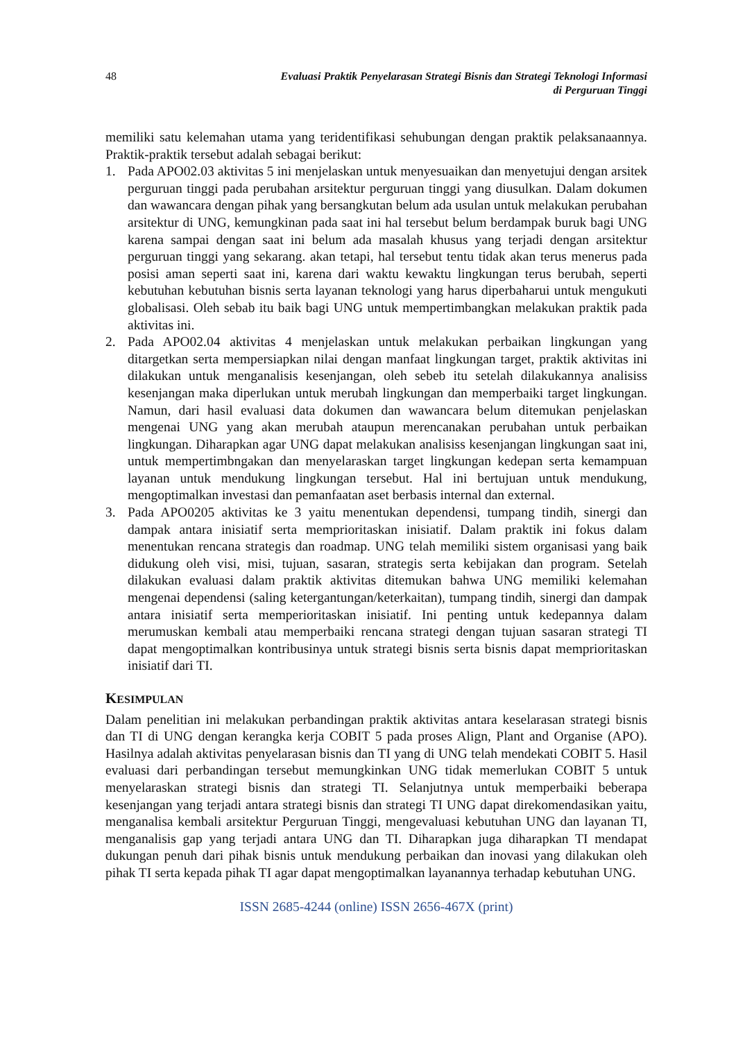48 Evaluasi Praktik Penyelarasan Strategi Bisnis dan Strategi Teknologi Informasi
di Perguruan Tinggi
memiliki satu kelemahan utama yang teridentifikasi sehubungan dengan praktik pelaksanaannya. Praktik-praktik tersebut adalah sebagai berikut:
1. Pada APO02.03 aktivitas 5 ini menjelaskan untuk menyesuaikan dan menyetujui dengan arsitek perguruan tinggi pada perubahan arsitektur perguruan tinggi yang diusulkan. Dalam dokumen dan wawancara dengan pihak yang bersangkutan belum ada usulan untuk melakukan perubahan arsitektur di UNG, kemungkinan pada saat ini hal tersebut belum berdampak buruk bagi UNG karena sampai dengan saat ini belum ada masalah khusus yang terjadi dengan arsitektur perguruan tinggi yang sekarang. akan tetapi, hal tersebut tentu tidak akan terus menerus pada posisi aman seperti saat ini, karena dari waktu kewaktu lingkungan terus berubah, seperti kebutuhan kebutuhan bisnis serta layanan teknologi yang harus diperbaharui untuk mengukuti globalisasi. Oleh sebab itu baik bagi UNG untuk mempertimbangkan melakukan praktik pada aktivitas ini.
2. Pada APO02.04 aktivitas 4 menjelaskan untuk melakukan perbaikan lingkungan yang ditargetkan serta mempersiapkan nilai dengan manfaat lingkungan target, praktik aktivitas ini dilakukan untuk menganalisis kesenjangan, oleh sebeb itu setelah dilakukannya analisiss kesenjangan maka diperlukan untuk merubah lingkungan dan memperbaiki target lingkungan. Namun, dari hasil evaluasi data dokumen dan wawancara belum ditemukan penjelaskan mengenai UNG yang akan merubah ataupun merencanakan perubahan untuk perbaikan lingkungan. Diharapkan agar UNG dapat melakukan analisiss kesenjangan lingkungan saat ini, untuk mempertimbngakan dan menyelaraskan target lingkungan kedepan serta kemampuan layanan untuk mendukung lingkungan tersebut. Hal ini bertujuan untuk mendukung, mengoptimalkan investasi dan pemanfaatan aset berbasis internal dan external.
3. Pada APO0205 aktivitas ke 3 yaitu menentukan dependensi, tumpang tindih, sinergi dan dampak antara inisiatif serta memprioritaskan inisiatif. Dalam praktik ini fokus dalam menentukan rencana strategis dan roadmap. UNG telah memiliki sistem organisasi yang baik didukung oleh visi, misi, tujuan, sasaran, strategis serta kebijakan dan program. Setelah dilakukan evaluasi dalam praktik aktivitas ditemukan bahwa UNG memiliki kelemahan mengenai dependensi (saling ketergantungan/keterkaitan), tumpang tindih, sinergi dan dampak antara inisiatif serta memperioritaskan inisiatif. Ini penting untuk kedepannya dalam merumuskan kembali atau memperbaiki rencana strategi dengan tujuan sasaran strategi TI dapat mengoptimalkan kontribusinya untuk strategi bisnis serta bisnis dapat memprioritaskan inisiatif dari TI.
KESIMPULAN
Dalam penelitian ini melakukan perbandingan praktik aktivitas antara keselarasan strategi bisnis dan TI di UNG dengan kerangka kerja COBIT 5 pada proses Align, Plant and Organise (APO). Hasilnya adalah aktivitas penyelarasan bisnis dan TI yang di UNG telah mendekati COBIT 5. Hasil evaluasi dari perbandingan tersebut memungkinkan UNG tidak memerlukan COBIT 5 untuk menyelaraskan strategi bisnis dan strategi TI. Selanjutnya untuk memperbaiki beberapa kesenjangan yang terjadi antara strategi bisnis dan strategi TI UNG dapat direkomendasikan yaitu, menganalisa kembali arsitektur Perguruan Tinggi, mengevaluasi kebutuhan UNG dan layanan TI, menganalisis gap yang terjadi antara UNG dan TI. Diharapkan juga diharapkan TI mendapat dukungan penuh dari pihak bisnis untuk mendukung perbaikan dan inovasi yang dilakukan oleh pihak TI serta kepada pihak TI agar dapat mengoptimalkan layanannya terhadap kebutuhan UNG.
ISSN 2685-4244 (online) ISSN 2656-467X (print)